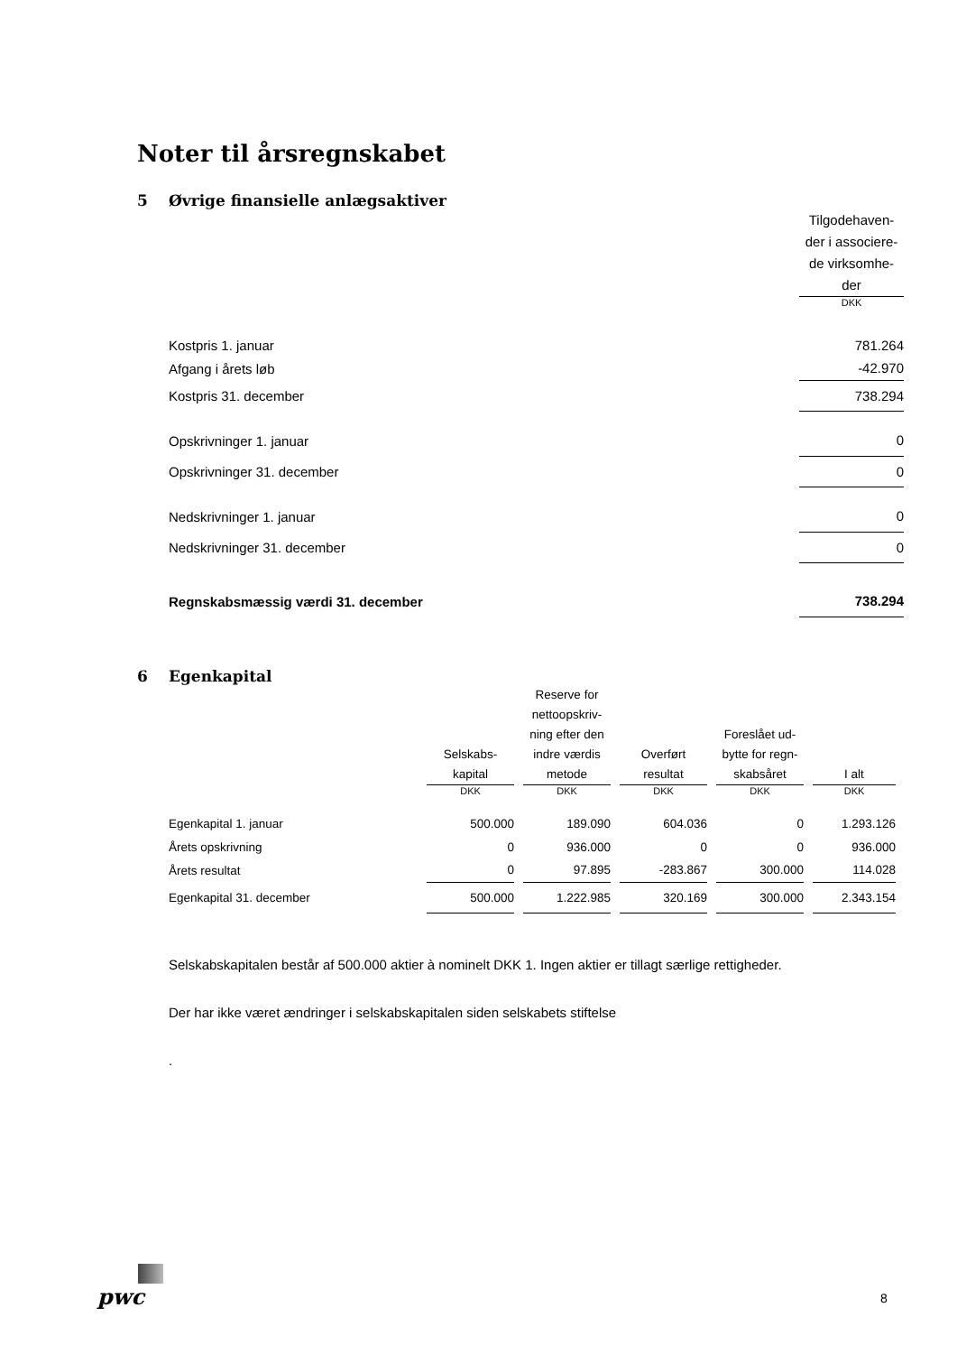Noter til årsregnskabet
5 Øvrige finansielle anlægsaktiver
| | Tilgodehaven- der i associere- de virksomhe- der |
| | DKK |
| Kostpris 1. januar | 781.264 |
| Afgang i årets løb | -42.970 |
| Kostpris 31. december | 738.294 |
| Opskrivninger 1. januar | 0 |
| Opskrivninger 31. december | 0 |
| Nedskrivninger 1. januar | 0 |
| Nedskrivninger 31. december | 0 |
| Regnskabsmæssig værdi 31. december | 738.294 |
6 Egenkapital
| | Selskabs- kapital | | Reserve for nettoopskriv- ning efter den indre værdis metode | | Overført resultat | | Foreslået ud- bytte for regn- skabsåret | | I alt |
| | DKK | | DKK | | DKK | | DKK | | DKK |
| Egenkapital 1. januar | 500.000 | | 189.090 | | 604.036 | | 0 | | 1.293.126 |
| Årets opskrivning | 0 | | 936.000 | | 0 | | 0 | | 936.000 |
| Årets resultat | 0 | | 97.895 | | -283.867 | | 300.000 | | 114.028 |
| Egenkapital 31. december | 500.000 | | 1.222.985 | | 320.169 | | 300.000 | | 2.343.154 |
Selskabskapitalen består af 500.000 aktier à nominelt DKK 1. Ingen aktier er tillagt særlige rettigheder.
Der har ikke været ændringer i selskabskapitalen siden selskabets stiftelse
.
pwc
8